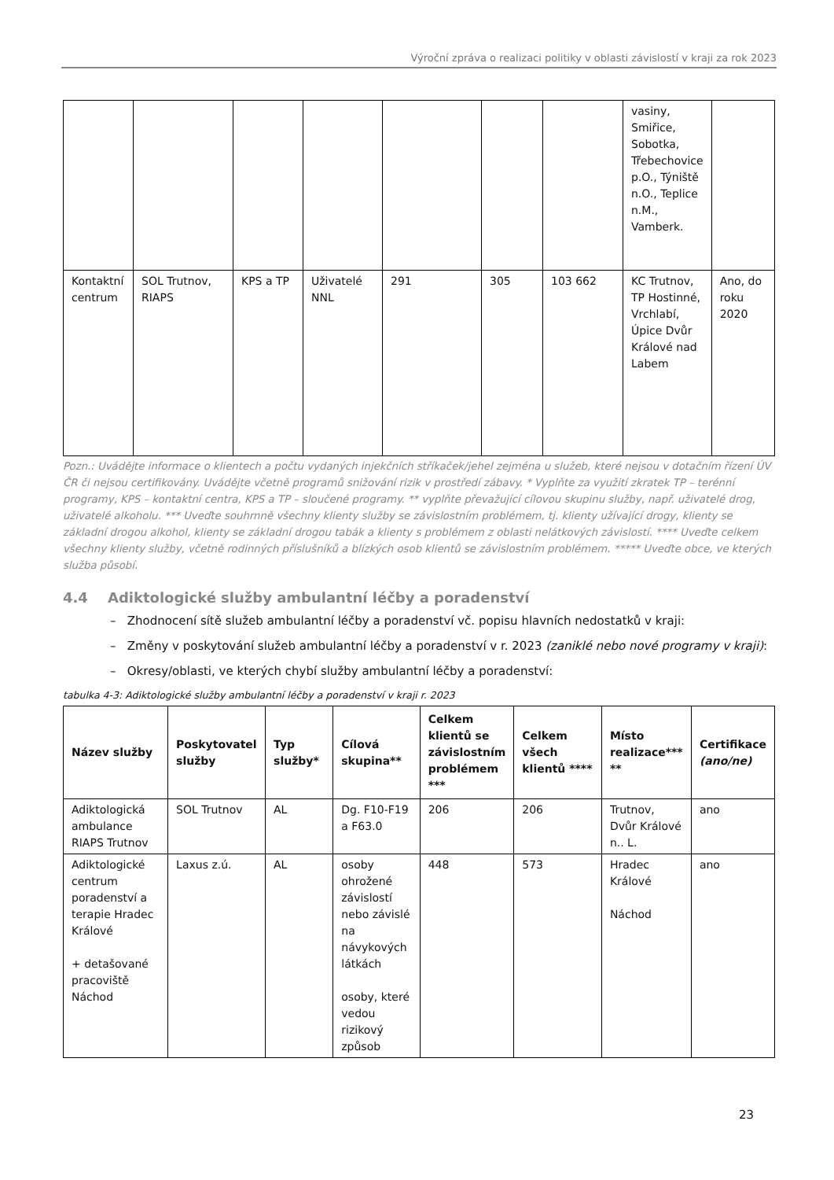Výroční zpráva o realizaci politiky v oblasti závislostí v kraji za rok 2023
| | | | | | | | vasiny, Smiřice, Sobotka, Třebechovice p.O., Týniště n.O., Teplice n.M., Vamberk. | |
| Kontaktní centrum | SOL Trutnov, RIAPS | KPS a TP | Uživatelé NNL | 291 | 305 | 103 662 | KC Trutnov, TP Hostinné, Vrchlabí, Úpice Dvůr Králové nad Labem | Ano, do roku 2020 |
Pozn.: Uvádějte informace o klientech a počtu vydaných injekčních stříkaček/jehel zejména u služeb, které nejsou v dotačním řízení ÚV ČR či nejsou certifikovány. Uvádějte včetně programů snižování rizik v prostředí zábavy. * Vyplňte za využití zkratek TP – terénní programy, KPS – kontaktní centra, KPS a TP – sloučené programy. ** vyplňte převažující cílovou skupinu služby, např. uživatelé drog, uživatelé alkoholu. *** Uveďte souhrnně všechny klienty služby se závislostním problémem, tj. klienty užívající drogy, klienty se základní drogou alkohol, klienty se základní drogou tabák a klienty s problémem z oblasti nelátkových závislostí. **** Uveďte celkem všechny klienty služby, včetně rodinných příslušníků a blízkých osob klientů se závislostním problémem. ***** Uveďte obce, ve kterých služba působí.
4.4 Adiktologické služby ambulantní léčby a poradenství
– Zhodnocení sítě služeb ambulantní léčby a poradenství vč. popisu hlavních nedostatků v kraji:
– Změny v poskytování služeb ambulantní léčby a poradenství v r. 2023 (zaniklé nebo nové programy v kraji):
– Okresy/oblasti, ve kterých chybí služby ambulantní léčby a poradenství:
tabulka 4-3: Adiktologické služby ambulantní léčby a poradenství v kraji r. 2023
| Název služby | Poskytovatel služby | Typ služby* | Cílová skupina** | Celkem klientů se závislostním problémem *** | Celkem všech klientů **** | Místo realizace*** ** | Certifikace (ano/ne) |
| --- | --- | --- | --- | --- | --- | --- | --- |
| Adiktologická ambulance RIAPS Trutnov | SOL Trutnov | AL | Dg. F10-F19 a F63.0 | 206 | 206 | Trutnov, Dvůr Králové n.. L. | ano |
| Adiktologické centrum poradenství a terapie Hradec Králové + detašované pracoviště Náchod | Laxus z.ú. | AL | osoby ohrožené závislostí nebo závislé na návykových látkách osoby, které vedou rizikový způsob | 448 | 573 | Hradec Králové Náchod | ano |
23